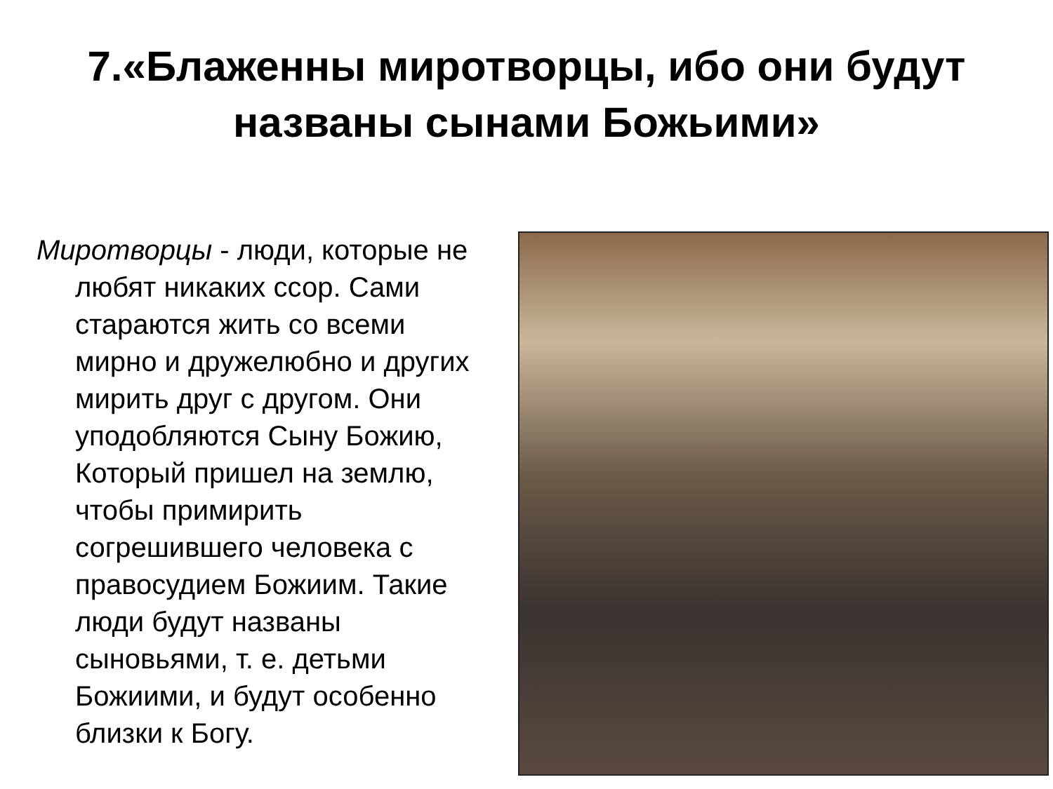7.«Блаженны миротворцы, ибо они будут названы сынами Божьими»
Миротворцы - люди, которые не любят никаких ссор. Сами стараются жить со всеми мирно и дружелюбно и других мирить друг с другом. Они уподобляются Сыну Божию, Который пришел на землю, чтобы примирить согрешившего человека с правосудием Божиим. Такие люди будут названы сыновьями, т. е. детьми Божиими, и будут особенно близки к Богу.